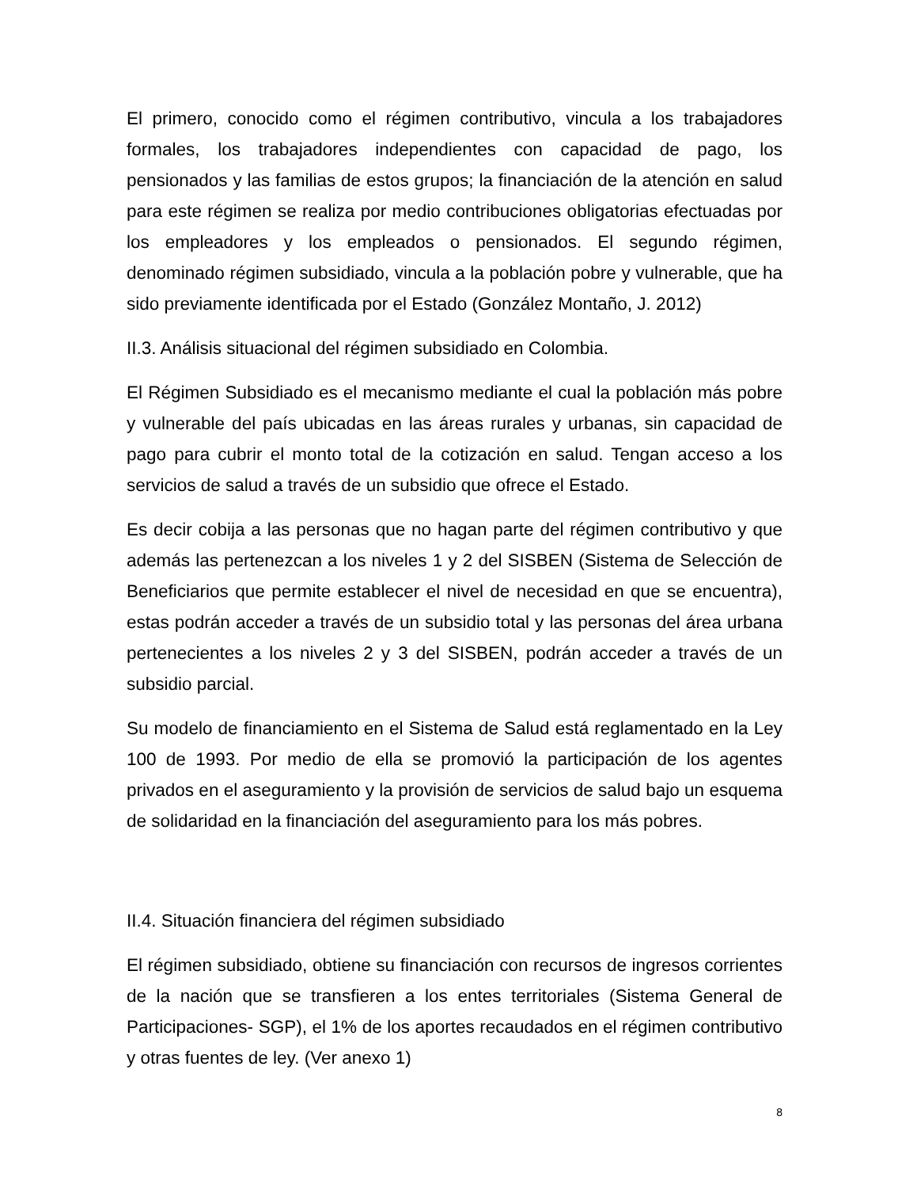El primero, conocido como el régimen contributivo, vincula a los trabajadores formales, los trabajadores independientes con capacidad de pago, los pensionados y las familias de estos grupos; la financiación de la atención en salud para este régimen se realiza por medio contribuciones obligatorias efectuadas por los empleadores y los empleados o pensionados. El segundo régimen, denominado régimen subsidiado, vincula a la población pobre y vulnerable, que ha sido previamente identificada por el Estado (González Montaño, J. 2012)
II.3. Análisis situacional del régimen subsidiado en Colombia.
El Régimen Subsidiado es el mecanismo mediante el cual la población más pobre y vulnerable del país ubicadas en las áreas rurales y urbanas, sin capacidad de pago para cubrir el monto total de la cotización en salud. Tengan acceso a los servicios de salud a través de un subsidio que ofrece el Estado.
Es decir cobija a las personas que no hagan parte del régimen contributivo y que además las pertenezcan a los niveles 1 y 2 del SISBEN (Sistema de Selección de Beneficiarios que permite establecer el nivel de necesidad en que se encuentra), estas podrán acceder a través de un subsidio total y las personas del área urbana pertenecientes a los niveles 2 y 3 del SISBEN, podrán acceder a través de un subsidio parcial.
Su modelo de financiamiento en el Sistema de Salud está reglamentado en la Ley 100 de 1993. Por medio de ella se promovió la participación de los agentes privados en el aseguramiento y la provisión de servicios de salud bajo un esquema de solidaridad en la financiación del aseguramiento para los más pobres.
II.4. Situación financiera del régimen subsidiado
El régimen subsidiado, obtiene su financiación con recursos de ingresos corrientes de la nación que se transfieren a los entes territoriales (Sistema General de Participaciones- SGP), el 1% de los aportes recaudados en el régimen contributivo y otras fuentes de ley. (Ver anexo 1)
8